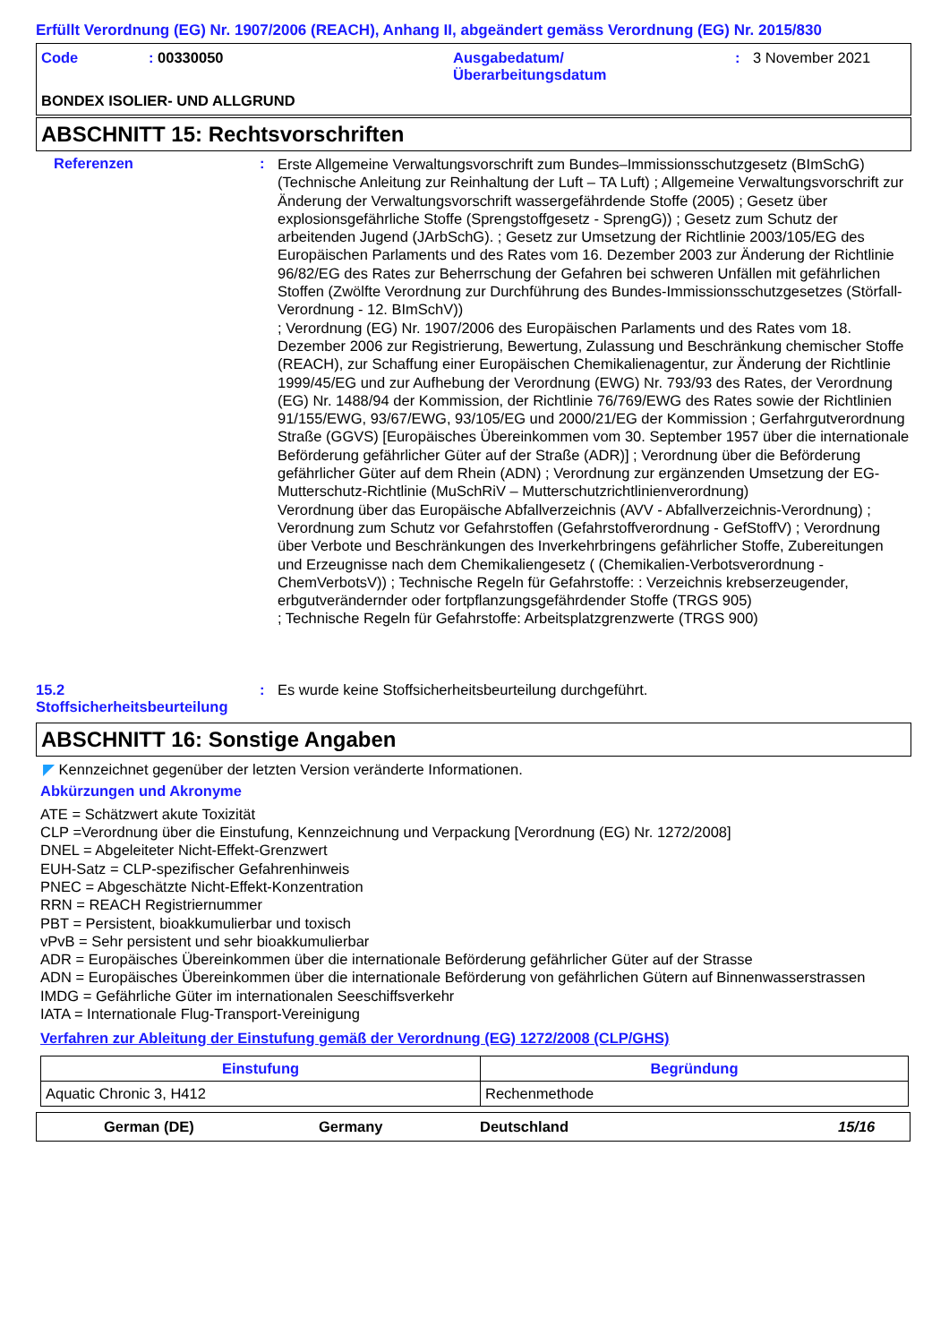Erfüllt Verordnung (EG) Nr. 1907/2006 (REACH), Anhang II, abgeändert gemäss Verordnung (EG) Nr. 2015/830
Code
: 00330050
Ausgabedatum/
Überarbeitungsdatum
:
3 November 2021
BONDEX ISOLIER- UND ALLGRUND
ABSCHNITT 15: Rechtsvorschriften
Referenzen
:
Erste Allgemeine Verwaltungsvorschrift zum Bundes–Immissionsschutzgesetz (BImSchG) (Technische Anleitung zur Reinhaltung der Luft – TA Luft) ; Allgemeine Verwaltungsvorschrift zur Änderung der Verwaltungsvorschrift wassergefährdende Stoffe (2005) ; Gesetz über explosionsgefährliche Stoffe (Sprengstoffgesetz - SprengG)) ; Gesetz zum Schutz der arbeitenden Jugend (JArbSchG). ; Gesetz zur Umsetzung der Richtlinie 2003/105/EG des Europäischen Parlaments und des Rates vom 16. Dezember 2003 zur Änderung der Richtlinie 96/82/EG des Rates zur Beherrschung der Gefahren bei schweren Unfällen mit gefährlichen Stoffen (Zwölfte Verordnung zur Durchführung des Bundes-Immissionsschutzgesetzes (Störfall-Verordnung - 12. BImSchV))
; Verordnung (EG) Nr. 1907/2006 des Europäischen Parlaments und des Rates vom 18. Dezember 2006 zur Registrierung, Bewertung, Zulassung und Beschränkung chemischer Stoffe (REACH), zur Schaffung einer Europäischen Chemikalienagentur, zur Änderung der Richtlinie 1999/45/EG und zur Aufhebung der Verordnung (EWG) Nr. 793/93 des Rates, der Verordnung (EG) Nr. 1488/94 der Kommission, der Richtlinie 76/769/EWG des Rates sowie der Richtlinien 91/155/EWG, 93/67/EWG, 93/105/EG und 2000/21/EG der Kommission ; Gerfahrgutverordnung Straße (GGVS) [Europäisches Übereinkommen vom 30. September 1957 über die internationale Beförderung gefährlicher Güter auf der Straße (ADR)] ; Verordnung über die Beförderung gefährlicher Güter auf dem Rhein (ADN) ; Verordnung zur ergänzenden Umsetzung der EG-Mutterschutz-Richtlinie (MuSchRiV – Mutterschutzrichtlinienverordnung)
Verordnung über das Europäische Abfallverzeichnis (AVV - Abfallverzeichnis-Verordnung) ; Verordnung zum Schutz vor Gefahrstoffen (Gefahrstoffverordnung - GefStoffV) ; Verordnung über Verbote und Beschränkungen des Inverkehrbringens gefährlicher Stoffe, Zubereitungen und Erzeugnisse nach dem Chemikaliengesetz ( (Chemikalien-Verbotsverordnung - ChemVerbotsV)) ; Technische Regeln für Gefahrstoffe: : Verzeichnis krebserzeugender, erbgutverändernder oder fortpflanzungsgefährdender Stoffe (TRGS 905)
; Technische Regeln für Gefahrstoffe: Arbeitsplatzgrenzwerte (TRGS 900)
15.2
Stoffsicherheitsbeurteilung
:
Es wurde keine Stoffsicherheitsbeurteilung durchgeführt.
ABSCHNITT 16: Sonstige Angaben
◤ Kennzeichnet gegenüber der letzten Version veränderte Informationen.
Abkürzungen und Akronyme
ATE = Schätzwert akute Toxizität
CLP =Verordnung über die Einstufung, Kennzeichnung und Verpackung [Verordnung (EG) Nr. 1272/2008]
DNEL = Abgeleiteter Nicht-Effekt-Grenzwert
EUH-Satz = CLP-spezifischer Gefahrenhinweis
PNEC = Abgeschätzte Nicht-Effekt-Konzentration
RRN = REACH Registriernummer
PBT = Persistent, bioakkumulierbar und toxisch
vPvB = Sehr persistent und sehr bioakkumulierbar
ADR = Europäisches Übereinkommen über die internationale Beförderung gefährlicher Güter auf der Strasse
ADN = Europäisches Übereinkommen über die internationale Beförderung von gefährlichen Gütern auf Binnenwasserstrassen
IMDG = Gefährliche Güter im internationalen Seeschiffsverkehr
IATA = Internationale Flug-Transport-Vereinigung
Verfahren zur Ableitung der Einstufung gemäß der Verordnung (EG) 1272/2008 (CLP/GHS)
| Einstufung | Begründung |
| --- | --- |
| Aquatic Chronic 3, H412 | Rechenmethode |
German (DE)
Germany
Deutschland
15/16